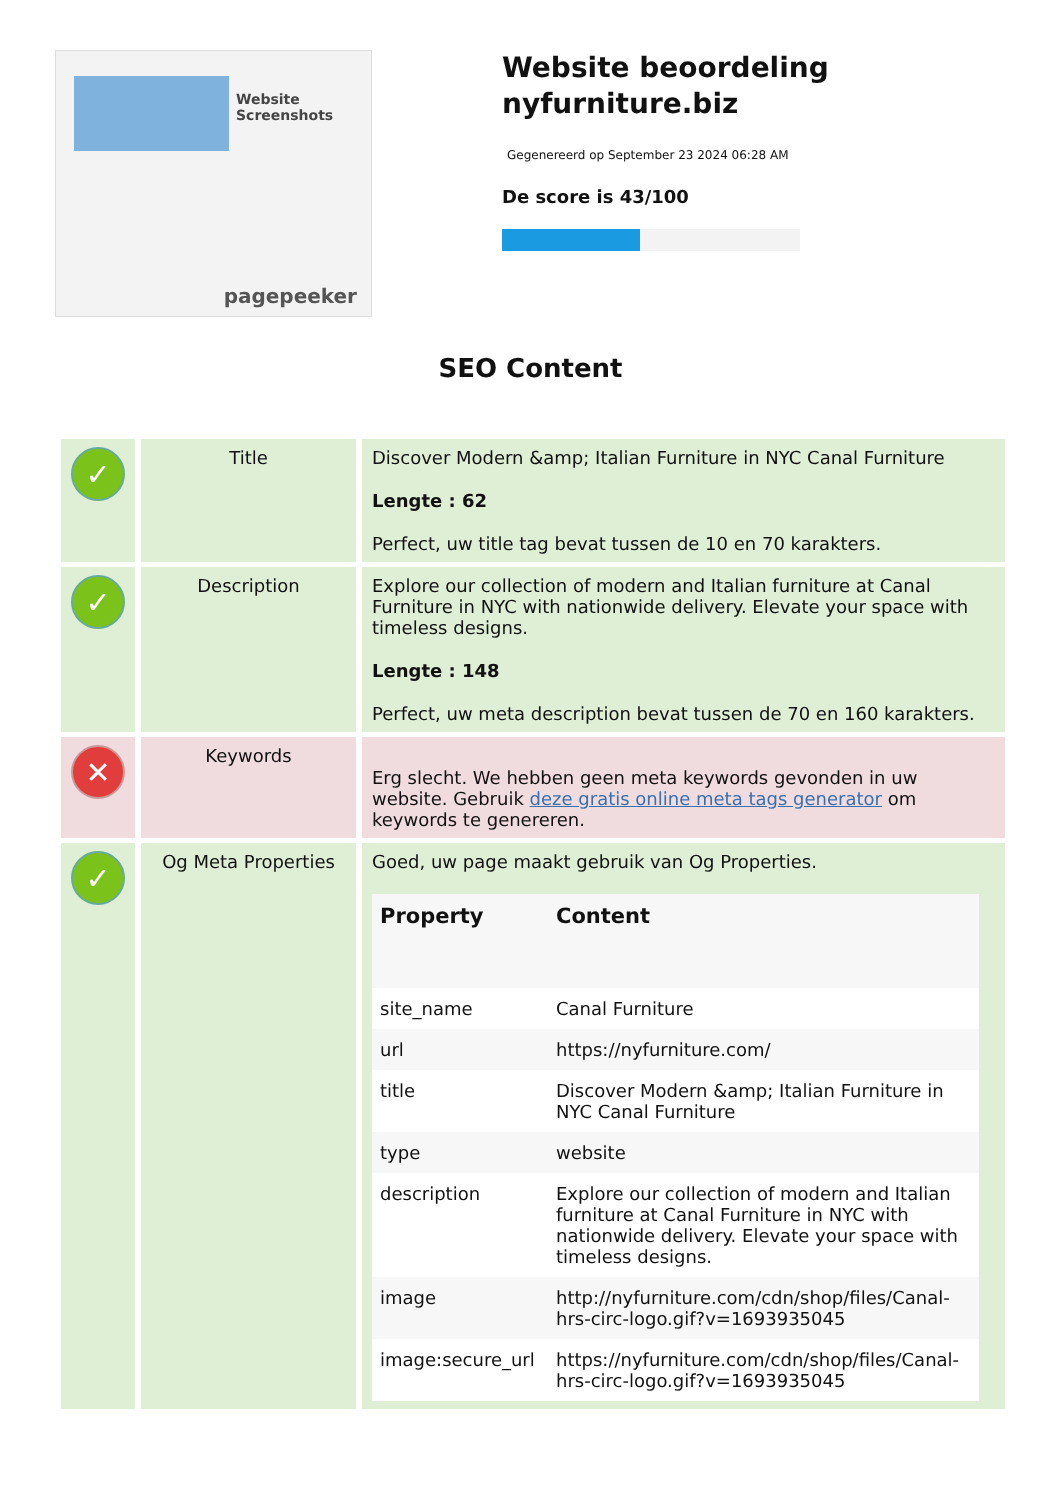Website Screenshots
pagepeeker
Website beoordeling nyfurniture.biz
Gegenereerd op September 23 2024 06:28 AM
De score is 43/100
SEO Content
| ✓ | Title | Discover Modern &amp; Italian Furniture in NYC Canal Furniture Lengte : 62 Perfect, uw title tag bevat tussen de 10 en 70 karakters. |
| ✓ | Description | Explore our collection of modern and Italian furniture at Canal Furniture in NYC with nationwide delivery. Elevate your space with timeless designs. Lengte : 148 Perfect, uw meta description bevat tussen de 70 en 160 karakters. |
| ✕ | Keywords | Erg slecht. We hebben geen meta keywords gevonden in uw website. Gebruik deze gratis online meta tags generator om keywords te genereren. |
| ✓ | Og Meta Properties | Goed, uw page maakt gebruik van Og Properties. / Property / Content / / --- / --- / / site_name / Canal Furniture / / url / https://nyfurniture.com/ / / title / Discover Modern &amp; Italian Furniture in NYC Canal Furniture / / type / website / / description / Explore our collection of modern and Italian furniture at Canal Furniture in NYC with nationwide delivery. Elevate your space with timeless designs. / / image / http://nyfurniture.com/cdn/shop/files/Canal-hrs-circ-logo.gif?v=1693935045 / / image:secure_url / https://nyfurniture.com/cdn/shop/files/Canal-hrs-circ-logo.gif?v=1693935045 / |